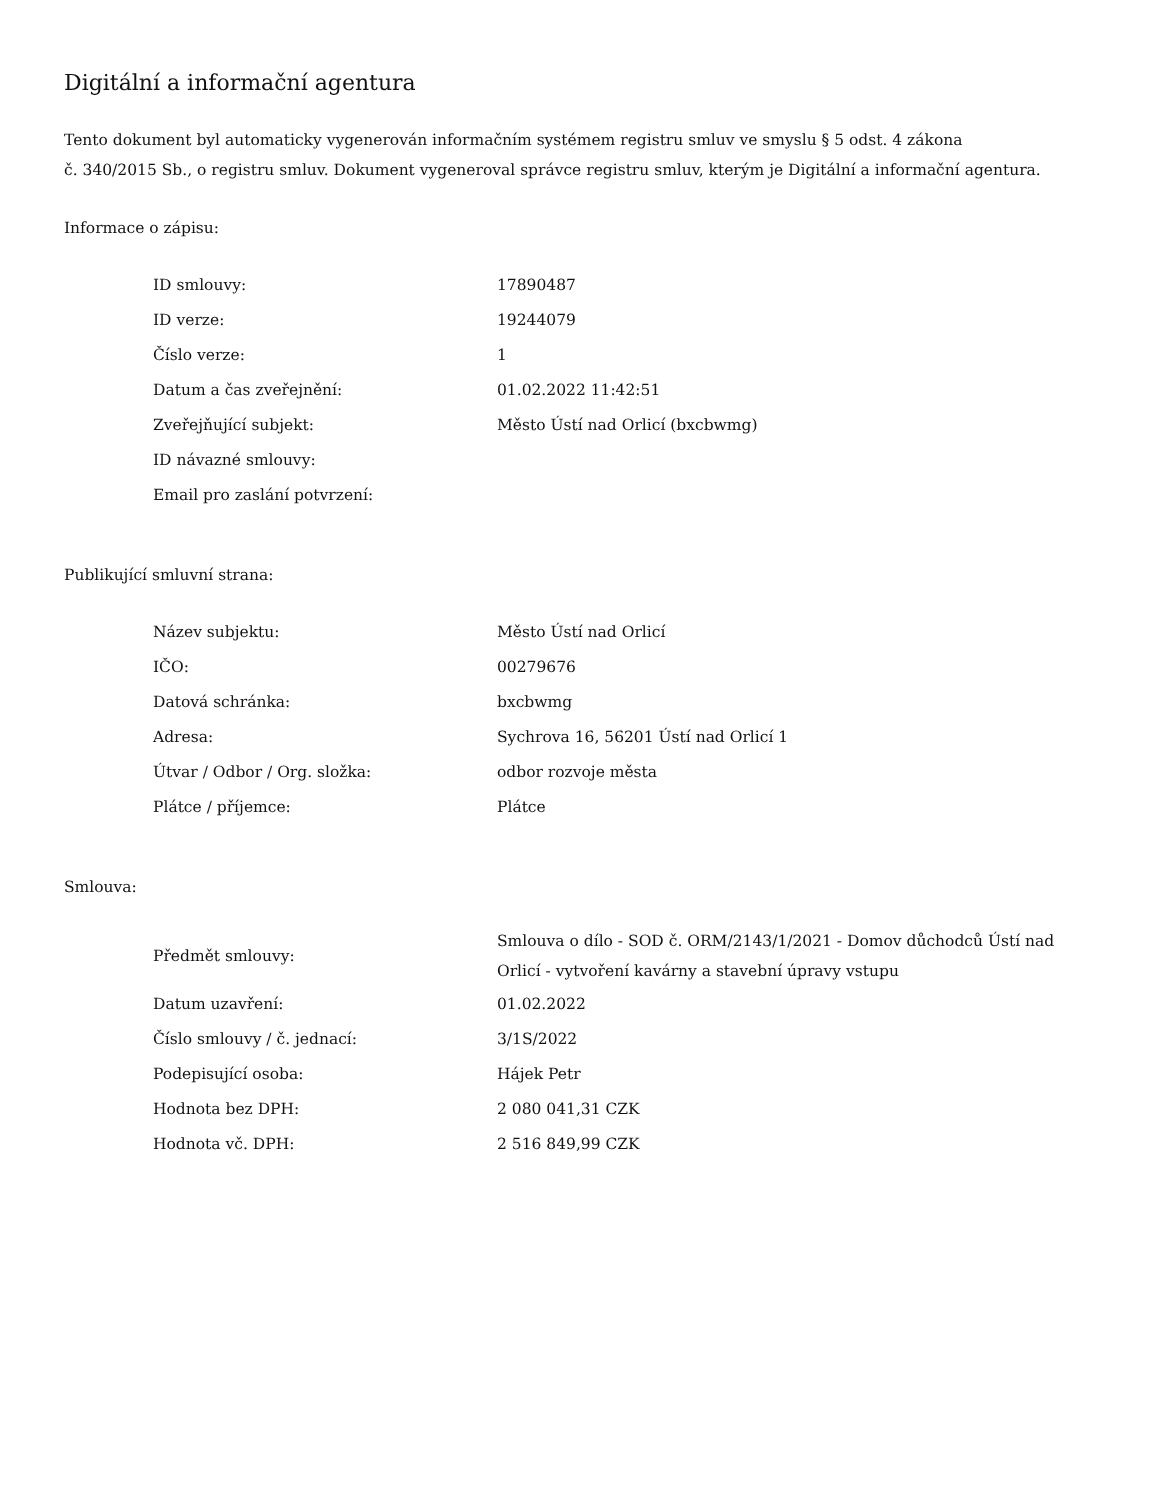Digitální a informační agentura
Tento dokument byl automaticky vygenerován informačním systémem registru smluv ve smyslu § 5 odst. 4 zákona
č. 340/2015 Sb., o registru smluv. Dokument vygeneroval správce registru smluv, kterým je Digitální a informační agentura.
Informace o zápisu:
| ID smlouvy: | 17890487 |
| ID verze: | 19244079 |
| Číslo verze: | 1 |
| Datum a čas zveřejnění: | 01.02.2022 11:42:51 |
| Zveřejňující subjekt: | Město Ústí nad Orlicí (bxcbwmg) |
| ID návazné smlouvy: | |
| Email pro zaslání potvrzení: | |
Publikující smluvní strana:
| Název subjektu: | Město Ústí nad Orlicí |
| IČO: | 00279676 |
| Datová schránka: | bxcbwmg |
| Adresa: | Sychrova 16, 56201 Ústí nad Orlicí 1 |
| Útvar / Odbor / Org. složka: | odbor rozvoje města |
| Plátce / příjemce: | Plátce |
Smlouva:
| Předmět smlouvy: | Smlouva o dílo - SOD č. ORM/2143/1/2021 - Domov důchodců Ústí nad Orlicí - vytvoření kavárny a stavební úpravy vstupu |
| Datum uzavření: | 01.02.2022 |
| Číslo smlouvy / č. jednací: | 3/1S/2022 |
| Podepisující osoba: | Hájek Petr |
| Hodnota bez DPH: | 2 080 041,31 CZK |
| Hodnota vč. DPH: | 2 516 849,99 CZK |